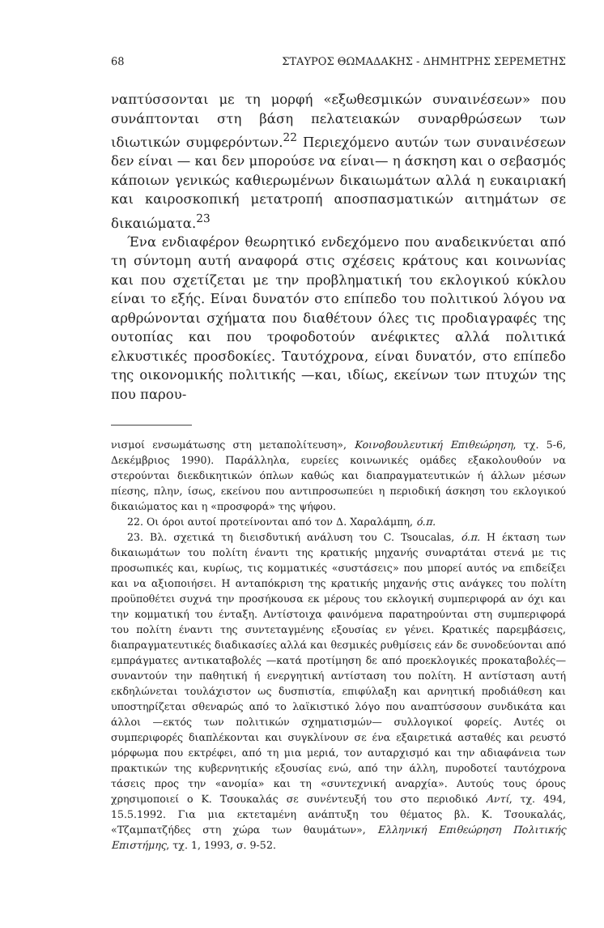68 ΣΤΑΥΡΟΣ ΘΩΜΑΔΑΚΗΣ - ΔΗΜΗΤΡΗΣ ΣΕΡΕΜΕΤΗΣ
ναπτύσσονται με τη μορφή «εξωθεσμικών συναινέσεων» που συνάπτονται στη βάση πελατειακών συναρθρώσεων των ιδιωτικών συμφερόντων.<sup>22</sup> Περιεχόμενο αυτών των συναινέσεων δεν είναι — και δεν μπορούσε να είναι— η άσκηση και ο σεβασμός κάποιων γενικώς καθιερωμένων δικαιωμάτων αλλά η ευκαιριακή και καιροσκοπική μετατροπή αποσπασματικών αιτημάτων σε δικαιώματα.<sup>23</sup>
Ένα ενδιαφέρον θεωρητικό ενδεχόμενο που αναδεικνύεται από τη σύντομη αυτή αναφορά στις σχέσεις κράτους και κοινωνίας και που σχετίζεται με την προβληματική του εκλογικού κύκλου είναι το εξής. Είναι δυνατόν στο επίπεδο του πολιτικού λόγου να αρθρώνονται σχήματα που διαθέτουν όλες τις προδιαγραφές της ουτοπίας και που τροφοδοτούν ανέφικτες αλλά πολιτικά ελκυστικές προσδοκίες. Ταυτόχρονα, είναι δυνατόν, στο επίπεδο της οικονομικής πολιτικής —και, ιδίως, εκείνων των πτυχών της που παρου-
νισμοί ενσωμάτωσης στη μεταπολίτευση», Κοινοβουλευτική Επιθεώρηση, τχ. 5-6, Δεκέμβριος 1990). Παράλληλα, ευρείες κοινωνικές ομάδες εξακολουθούν να στερούνται διεκδικητικών όπλων καθώς και διαπραγματευτικών ή άλλων μέσων πίεσης, πλην, ίσως, εκείνου που αντιπροσωπεύει η περιοδική άσκηση του εκλογικού δικαιώματος και η «προσφορά» της ψήφου.
22. Οι όροι αυτοί προτείνονται από τον Δ. Χαραλάμπη, ό.π.
23. Βλ. σχετικά τη διεισδυτική ανάλυση του C. Tsoucalas, ό.π. Η έκταση των δικαιωμάτων του πολίτη έναντι της κρατικής μηχανής συναρτάται στενά με τις προσωπικές και, κυρίως, τις κομματικές «συστάσεις» που μπορεί αυτός να επιδείξει και να αξιοποιήσει. Η ανταπόκριση της κρατικής μηχανής στις ανάγκες του πολίτη προϋποθέτει συχνά την προσήκουσα εκ μέρους του εκλογική συμπεριφορά αν όχι και την κομματική του ένταξη. Αντίστοιχα φαινόμενα παρατηρούνται στη συμπεριφορά του πολίτη έναντι της συντεταγμένης εξουσίας εν γένει. Κρατικές παρεμβάσεις, διαπραγματευτικές διαδικασίες αλλά και θεσμικές ρυθμίσεις εάν δε συνοδεύονται από εμπράγματες αντικαταβολές —κατά προτίμηση δε από προεκλογικές προκαταβολές— συναντούν την παθητική ή ενεργητική αντίσταση του πολίτη. Η αντίσταση αυτή εκδηλώνεται τουλάχιστον ως δυσπιστία, επιφύλαξη και αρνητική προδιάθεση και υποστηρίζεται σθεναρώς από το λαϊκιστικό λόγο που αναπτύσσουν συνδικάτα και άλλοι —εκτός των πολιτικών σχηματισμών— συλλογικοί φορείς. Αυτές οι συμπεριφορές διαπλέκονται και συγκλίνουν σε ένα εξαιρετικά ασταθές και ρευστό μόρφωμα που εκτρέφει, από τη μια μεριά, τον αυταρχισμό και την αδιαφάνεια των πρακτικών της κυβερνητικής εξουσίας ενώ, από την άλλη, πυροδοτεί ταυτόχρονα τάσεις προς την «ανομία» και τη «συντεχνική αναρχία». Αυτούς τους όρους χρησιμοποιεί ο Κ. Τσουκαλάς σε συνέντευξή του στο περιοδικό Αντί, τχ. 494, 15.5.1992. Για μια εκτεταμένη ανάπτυξη του θέματος βλ. Κ. Τσουκαλάς, «Τζαμπατζήδες στη χώρα των θαυμάτων», Ελληνική Επιθεώρηση Πολιτικής Επιστήμης, τχ. 1, 1993, σ. 9-52.